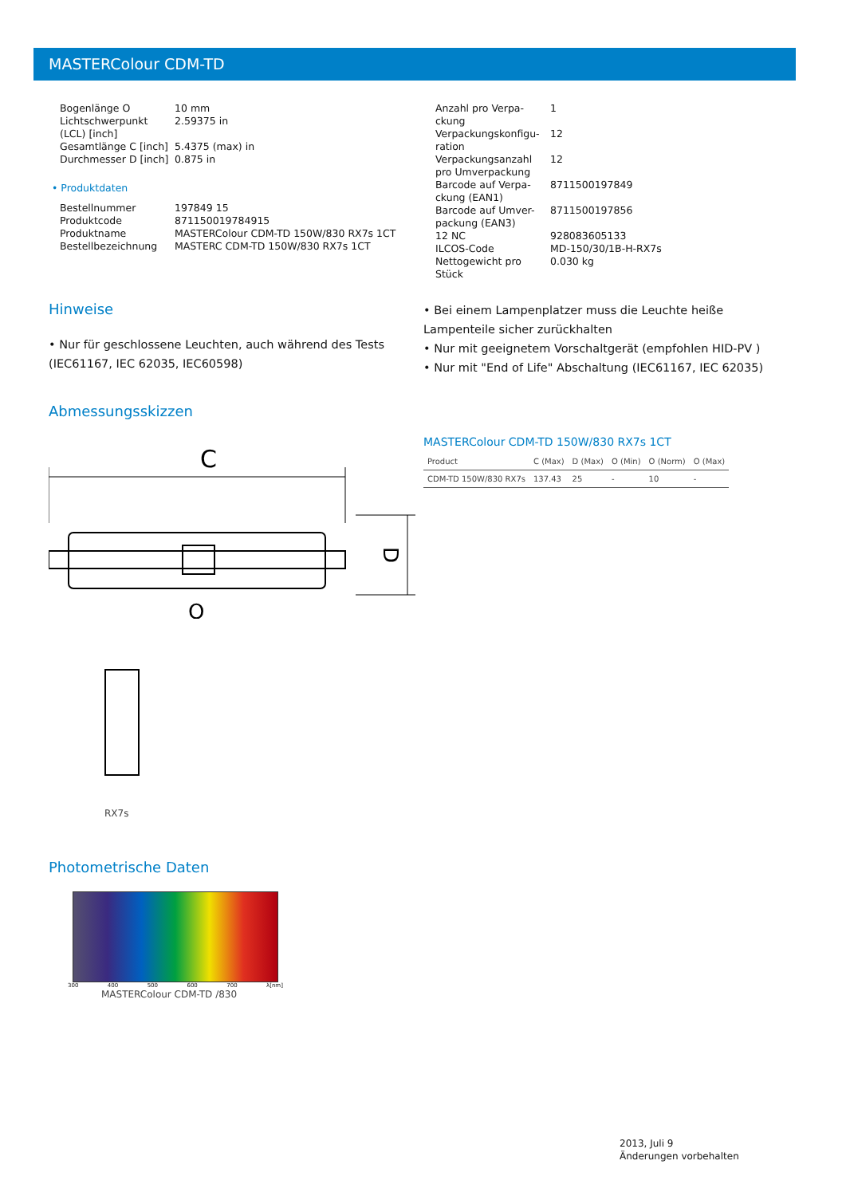MASTERColour CDM-TD
| Bogenlänge O | 10 mm |
| Lichtschwerpunkt (LCL) [inch] | 2.59375 in |
| Gesamtlänge C [inch] | 5.4375 (max) in |
| Durchmesser D [inch] | 0.875 in |
• Produktdaten
| Bestellnummer | 197849 15 |
| Produktcode | 871150019784915 |
| Produktname | MASTERColour CDM-TD 150W/830 RX7s 1CT |
| Bestellbezeichnung | MASTERC CDM-TD 150W/830 RX7s 1CT |
| Anzahl pro Verpa-ckung | 1 |
| Verpackungskonfigu-ration | 12 |
| Verpackungsanzahl pro Umverpackung | 12 |
| Barcode auf Verpa-ckung (EAN1) | 8711500197849 |
| Barcode auf Umver-packung (EAN3) | 8711500197856 |
| 12 NC | 928083605133 |
| ILCOS-Code | MD-150/30/1B-H-RX7s |
| Nettogewicht pro Stück | 0.030 kg |
Hinweise
• Nur für geschlossene Leuchten, auch während des Tests (IEC61167, IEC 62035, IEC60598)
• Bei einem Lampenplatzer muss die Leuchte heiße Lampenteile sicher zurückhalten
• Nur mit geeignetem Vorschaltgerät (empfohlen HID-PV )
• Nur mit "End of Life" Abschaltung (IEC61167, IEC 62035)
Abmessungsskizzen
C
D
O
RX7s
MASTERColour CDM-TD 150W/830 RX7s 1CT
| Product | C (Max) | D (Max) | O (Min) | O (Norm) | O (Max) |
| --- | --- | --- | --- | --- | --- |
| CDM-TD 150W/830 RX7s | 137.43 | 25 | - | 10 | - |
Photometrische Daten
300 400 500 600 700 λ[nm]
MASTERColour CDM-TD /830
2013, Juli 9
Änderungen vorbehalten